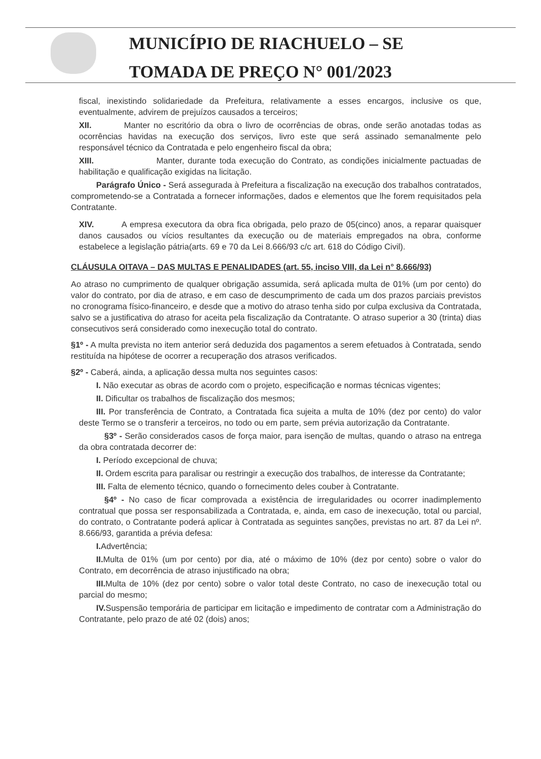MUNICÍPIO DE RIACHUELO – SE
TOMADA DE PREÇO N° 001/2023
fiscal, inexistindo solidariedade da Prefeitura, relativamente a esses encargos, inclusive os que, eventualmente, advirem de prejuízos causados a terceiros;
XII. Manter no escritório da obra o livro de ocorrências de obras, onde serão anotadas todas as ocorrências havidas na execução dos serviços, livro este que será assinado semanalmente pelo responsável técnico da Contratada e pelo engenheiro fiscal da obra;
XIII. Manter, durante toda execução do Contrato, as condições inicialmente pactuadas de habilitação e qualificação exigidas na licitação.
Parágrafo Único - Será assegurada à Prefeitura a fiscalização na execução dos trabalhos contratados, comprometendo-se a Contratada a fornecer informações, dados e elementos que lhe forem requisitados pela Contratante.
XIV. A empresa executora da obra fica obrigada, pelo prazo de 05(cinco) anos, a reparar quaisquer danos causados ou vícios resultantes da execução ou de materiais empregados na obra, conforme estabelece a legislação pátria(arts. 69 e 70 da Lei 8.666/93 c/c art. 618 do Código Civil).
CLÁUSULA OITAVA – DAS MULTAS E PENALIDADES (art. 55, inciso VIII, da Lei n° 8.666/93)
Ao atraso no cumprimento de qualquer obrigação assumida, será aplicada multa de 01% (um por cento) do valor do contrato, por dia de atraso, e em caso de descumprimento de cada um dos prazos parciais previstos no cronograma físico-financeiro, e desde que a motivo do atraso tenha sido por culpa exclusiva da Contratada, salvo se a justificativa do atraso for aceita pela fiscalização da Contratante. O atraso superior a 30 (trinta) dias consecutivos será considerado como inexecução total do contrato.
§1º - A multa prevista no item anterior será deduzida dos pagamentos a serem efetuados à Contratada, sendo restituída na hipótese de ocorrer a recuperação dos atrasos verificados.
§2º - Caberá, ainda, a aplicação dessa multa nos seguintes casos:
I. Não executar as obras de acordo com o projeto, especificação e normas técnicas vigentes;
II. Dificultar os trabalhos de fiscalização dos mesmos;
III. Por transferência de Contrato, a Contratada fica sujeita a multa de 10% (dez por cento) do valor deste Termo se o transferir a terceiros, no todo ou em parte, sem prévia autorização da Contratante.
§3º - Serão considerados casos de força maior, para isenção de multas, quando o atraso na entrega da obra contratada decorrer de:
I. Período excepcional de chuva;
II. Ordem escrita para paralisar ou restringir a execução dos trabalhos, de interesse da Contratante;
III. Falta de elemento técnico, quando o fornecimento deles couber à Contratante.
§4º - No caso de ficar comprovada a existência de irregularidades ou ocorrer inadimplemento contratual que possa ser responsabilizada a Contratada, e, ainda, em caso de inexecução, total ou parcial, do contrato, o Contratante poderá aplicar à Contratada as seguintes sanções, previstas no art. 87 da Lei nº. 8.666/93, garantida a prévia defesa:
I. Advertência;
II. Multa de 01% (um por cento) por dia, até o máximo de 10% (dez por cento) sobre o valor do Contrato, em decorrência de atraso injustificado na obra;
III. Multa de 10% (dez por cento) sobre o valor total deste Contrato, no caso de inexecução total ou parcial do mesmo;
IV. Suspensão temporária de participar em licitação e impedimento de contratar com a Administração do Contratante, pelo prazo de até 02 (dois) anos;